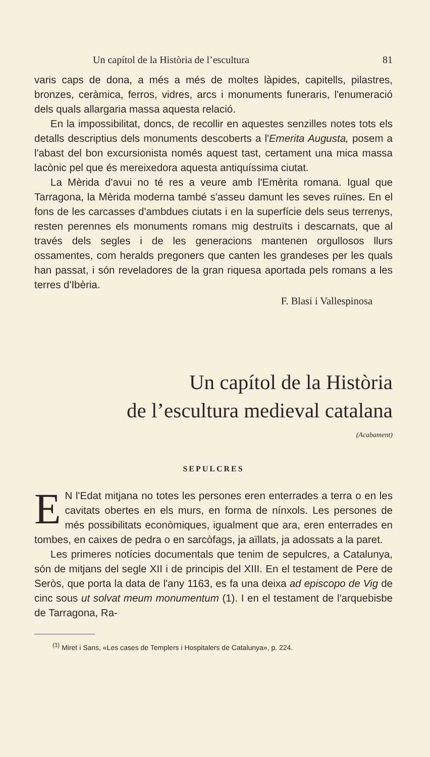Un capítol de la Història de l’escultura 81
varis caps de dona, a més a més de moltes làpides, capitells, pilastres, bronzes, ceràmica, ferros, vidres, arcs i monuments funeraris, l'enumeració dels quals allargaria massa aquesta relació.
En la impossibilitat, doncs, de recollir en aquestes senzilles notes tots els detalls descriptius dels monuments descoberts a l'Emerita Augusta, posem a l'abast del bon excursionista només aquest tast, certament una mica massa lacònic pel que és mereixedora aquesta antiquíssima ciutat.
La Mèrida d'avui no té res a veure amb l'Emèrita romana. Igual que Tarragona, la Mèrida moderna també s'asseu damunt les seves ruïnes. En el fons de les carcasses d'ambdues ciutats i en la superfície dels seus terrenys, resten perennes els monuments romans mig destruïts i descarnats, que al través dels segles i de les generacions mantenen orgullosos llurs ossamentes, com heralds pregoners que canten les grandeses per les quals han passat, i són reveladores de la gran riquesa aportada pels romans a les terres d'Ibèria.
F. Blasi i Vallespinosa
Un capítol de la Història
de l’escultura medieval catalana
(Acabament)
SEPULCRES
EN l'Edat mitjana no totes les persones eren enterrades a terra o en les cavitats obertes en els murs, en forma de nínxols. Les persones de més possibilitats econòmiques, igualment que ara, eren enterrades en tombes, en caixes de pedra o en sarcòfags, ja aïllats, ja adossats a la paret.
Les primeres notícies documentals que tenim de sepulcres, a Catalunya, són de mitjans del segle XII i de principis del XIII. En el testament de Pere de Seròs, que porta la data de l'any 1163, es fa una deixa ad episcopo de Vig de cinc sous ut solvat meum monumentum (1). I en el testament de l'arquebisbe de Tarragona, Ra-
<sup>(1)</sup> Miret i Sans, «Les cases de Templers i Hospitalers de Catalunya», p. 224.